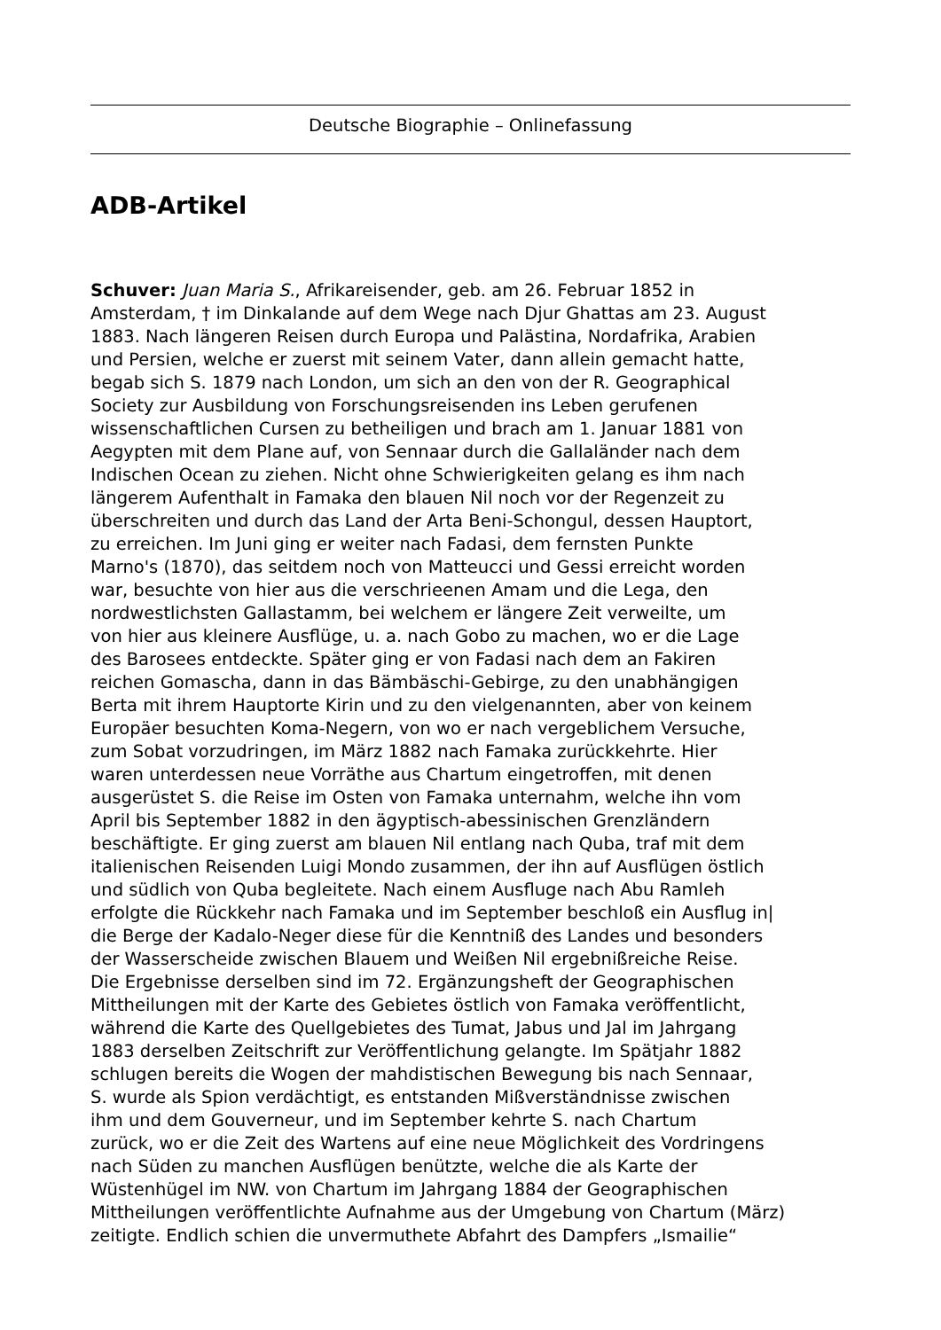Deutsche Biographie – Onlinefassung
ADB-Artikel
Schuver: Juan Maria S., Afrikareisender, geb. am 26. Februar 1852 in
Amsterdam, † im Dinkalande auf dem Wege nach Djur Ghattas am 23. August
1883. Nach längeren Reisen durch Europa und Palästina, Nordafrika, Arabien
und Persien, welche er zuerst mit seinem Vater, dann allein gemacht hatte,
begab sich S. 1879 nach London, um sich an den von der R. Geographical
Society zur Ausbildung von Forschungsreisenden ins Leben gerufenen
wissenschaftlichen Cursen zu betheiligen und brach am 1. Januar 1881 von
Aegypten mit dem Plane auf, von Sennaar durch die Gallaländer nach dem
Indischen Ocean zu ziehen. Nicht ohne Schwierigkeiten gelang es ihm nach
längerem Aufenthalt in Famaka den blauen Nil noch vor der Regenzeit zu
überschreiten und durch das Land der Arta Beni-Schongul, dessen Hauptort,
zu erreichen. Im Juni ging er weiter nach Fadasi, dem fernsten Punkte
Marno's (1870), das seitdem noch von Matteucci und Gessi erreicht worden
war, besuchte von hier aus die verschrieenen Amam und die Lega, den
nordwestlichsten Gallastamm, bei welchem er längere Zeit verweilte, um
von hier aus kleinere Ausflüge, u. a. nach Gobo zu machen, wo er die Lage
des Barosees entdeckte. Später ging er von Fadasi nach dem an Fakiren
reichen Gomascha, dann in das Bämbäschi-Gebirge, zu den unabhängigen
Berta mit ihrem Hauptorte Kirin und zu den vielgenannten, aber von keinem
Europäer besuchten Koma-Negern, von wo er nach vergeblichem Versuche,
zum Sobat vorzudringen, im März 1882 nach Famaka zurückkehrte. Hier
waren unterdessen neue Vorräthe aus Chartum eingetroffen, mit denen
ausgerüstet S. die Reise im Osten von Famaka unternahm, welche ihn vom
April bis September 1882 in den ägyptisch-abessinischen Grenzländern
beschäftigte. Er ging zuerst am blauen Nil entlang nach Quba, traf mit dem
italienischen Reisenden Luigi Mondo zusammen, der ihn auf Ausflügen östlich
und südlich von Quba begleitete. Nach einem Ausfluge nach Abu Ramleh
erfolgte die Rückkehr nach Famaka und im September beschloß ein Ausflug in|
die Berge der Kadalo-Neger diese für die Kenntniß des Landes und besonders
der Wasserscheide zwischen Blauem und Weißen Nil ergebnißreiche Reise.
Die Ergebnisse derselben sind im 72. Ergänzungsheft der Geographischen
Mittheilungen mit der Karte des Gebietes östlich von Famaka veröffentlicht,
während die Karte des Quellgebietes des Tumat, Jabus und Jal im Jahrgang
1883 derselben Zeitschrift zur Veröffentlichung gelangte. Im Spätjahr 1882
schlugen bereits die Wogen der mahdistischen Bewegung bis nach Sennaar,
S. wurde als Spion verdächtigt, es entstanden Mißverständnisse zwischen
ihm und dem Gouverneur, und im September kehrte S. nach Chartum
zurück, wo er die Zeit des Wartens auf eine neue Möglichkeit des Vordringens
nach Süden zu manchen Ausflügen benützte, welche die als Karte der
Wüstenhügel im NW. von Chartum im Jahrgang 1884 der Geographischen
Mittheilungen veröffentlichte Aufnahme aus der Umgebung von Chartum (März)
zeitigte. Endlich schien die unvermuthete Abfahrt des Dampfers „Ismailie“